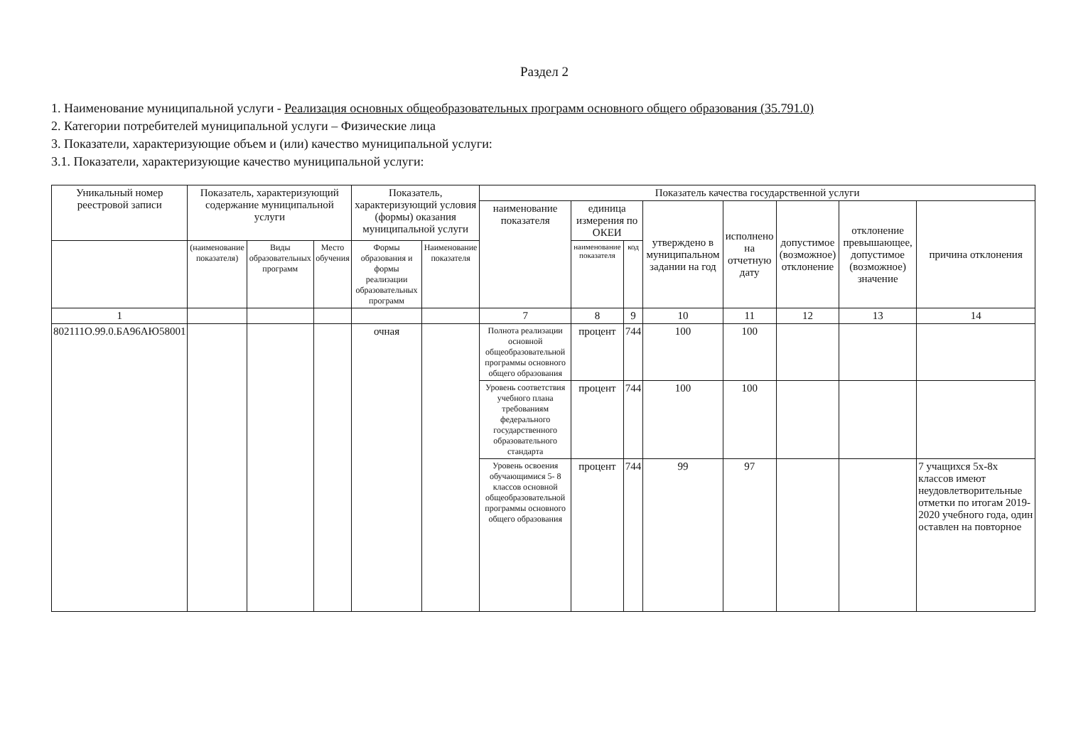Раздел 2
1. Наименование муниципальной услуги - Реализация основных общеобразовательных программ основного общего образования (35.791.0)
2. Категории потребителей муниципальной услуги – Физические лица
3. Показатели, характеризующие объем и (или) качество муниципальной услуги:
3.1. Показатели, характеризующие качество муниципальной услуги:
| Уникальный номер реестровой записи | Показатель, характеризующий содержание муниципальной услуги | | | Показатель, характеризующий условия (формы) оказания муниципальной услуги | | Показатель качества государственной услуги | | | | | | | |
| --- | --- | --- | --- | --- | --- | --- | --- | --- | --- | --- | --- | --- | --- |
| | | | | | | наименование показателя | единица измерения по ОКЕИ | | утверждено в муниципальном задании на год | исполнено на отчетную дату | допустимое (возможное) отклонение | отклонение превышающее, допустимое (возможное) значение | причина отклонения |
| | (наименование показателя) | Виды образовательных программ | Место обучения | Формы образования и формы реализации образовательных программ | Наименование показателя | | наименование показателя | код | | | | | |
| 1 | | | | | | 7 | 8 | 9 | 10 | 11 | 12 | 13 | 14 |
| 802111О.99.0.БА96АЮ58001 | | | | очная | | Полнота реализации основной общеобразовательной программы основного общего образования | процент | 744 | 100 | 100 | | | |
| | | | | | | Уровень соответствия учебного плана требованиям федерального государственного образовательного стандарта | процент | 744 | 100 | 100 | | | |
| | | | | | | Уровень освоения обучающимися 5- 8 классов основной общеобразовательной программы основного общего образования | процент | 744 | 99 | 97 | | | 7 учащихся 5х-8х классов имеют неудовлетворительные отметки по итогам 2019-2020 учебного года, один оставлен на повторное |